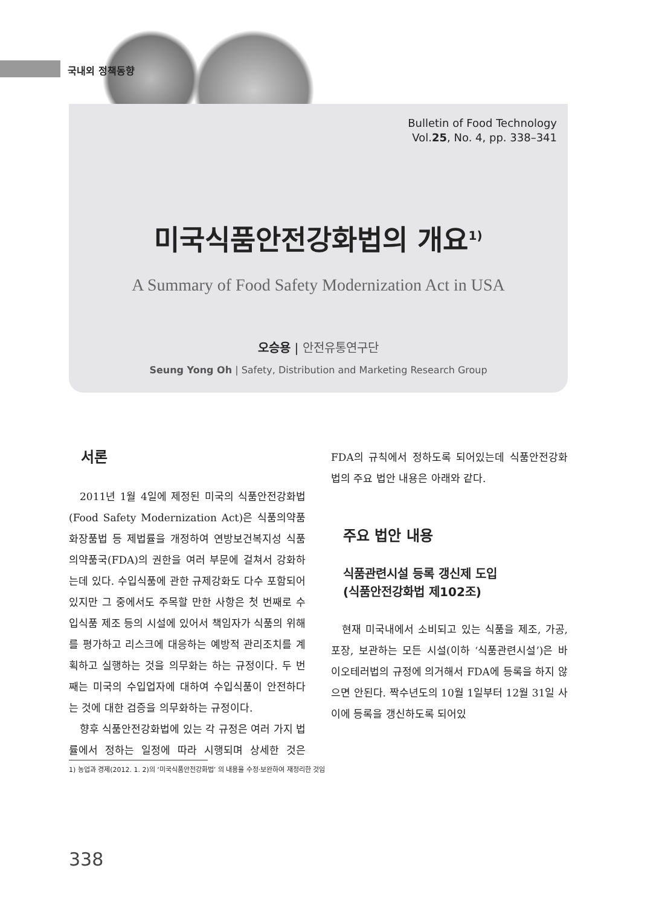국내외 정책동향
Bulletin of Food Technology
Vol.25, No. 4, pp. 338–341
미국식품안전강화법의 개요<sup>1)</sup>
A Summary of Food Safety Modernization Act in USA
오승용 | 안전유통연구단
Seung Yong Oh | Safety, Distribution and Marketing Research Group
서론
2011년 1월 4일에 제정된 미국의 식품안전강화법(Food Safety Modernization Act)은 식품의약품화장품법 등 제법률을 개정하여 연방보건복지성 식품의약품국(FDA)의 권한을 여러 부문에 걸쳐서 강화하는데 있다. 수입식품에 관한 규제강화도 다수 포함되어 있지만 그 중에서도 주목할 만한 사항은 첫 번째로 수입식품 제조 등의 시설에 있어서 책임자가 식품의 위해를 평가하고 리스크에 대응하는 예방적 관리조치를 계획하고 실행하는 것을 의무화는 하는 규정이다. 두 번째는 미국의 수입업자에 대하여 수입식품이 안전하다는 것에 대한 검증을 의무화하는 규정이다.
향후 식품안전강화법에 있는 각 규정은 여러 가지 법률에서 정하는 일정에 따라 시행되며 상세한 것은 FDA의 규칙에서 정하도록 되어있는데 식품안전강화법의 주요 법안 내용은 아래와 같다.
주요 법안 내용
식품관련시설 등록 갱신제 도입
(식품안전강화법 제102조)
현재 미국내에서 소비되고 있는 식품을 제조, 가공, 포장, 보관하는 모든 시설(이하 ‘식품관련시설’)은 바이오테러법의 규정에 의거해서 FDA에 등록을 하지 않으면 안된다. 짝수년도의 10월 1일부터 12월 31일 사이에 등록을 갱신하도록 되어있
1) 농업과 경제(2012. 1. 2)의 ‘미국식품안전강화법’ 의 내용을 수정·보완하여 재정리한 것임
338